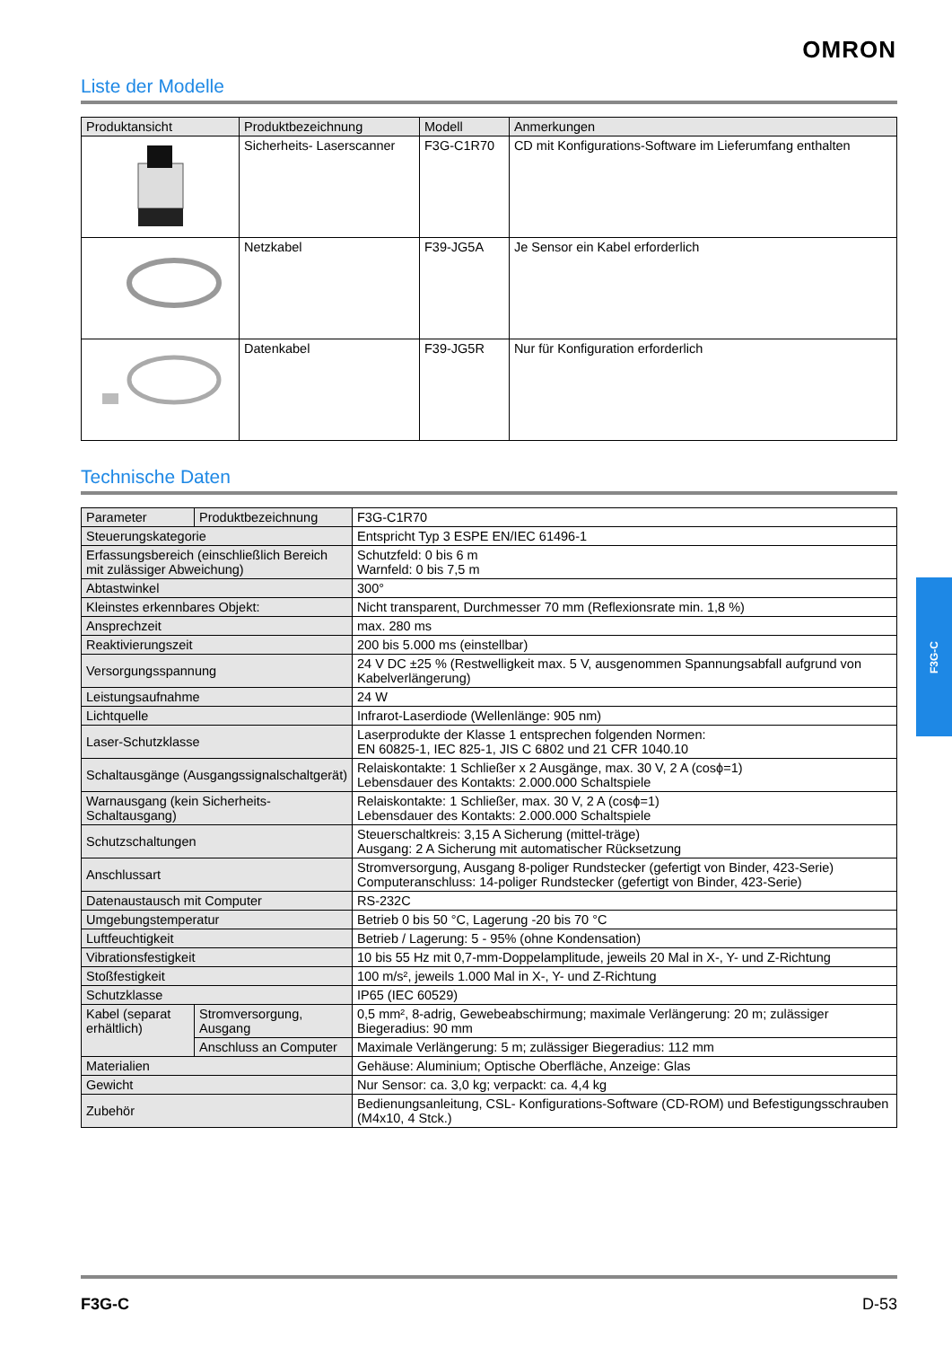OMRON
Liste der Modelle
| Produktansicht | Produktbezeichnung | Modell | Anmerkungen |
| --- | --- | --- | --- |
| | Sicherheits- Laserscanner | F3G-C1R70 | CD mit Konfigurations-Software im Lieferumfang enthalten |
| | Netzkabel | F39-JG5A | Je Sensor ein Kabel erforderlich |
| | Datenkabel | F39-JG5R | Nur für Konfiguration erforderlich |
Technische Daten
| Parameter | Produktbezeichnung | F3G-C1R70 |
| Steuerungskategorie | | Entspricht Typ 3 ESPE EN/IEC 61496-1 |
| Erfassungsbereich (einschließlich Bereich mit zulässiger Abweichung) | | Schutzfeld: 0 bis 6 m Warnfeld: 0 bis 7,5 m |
| Abtastwinkel | | 300° |
| Kleinstes erkennbares Objekt: | | Nicht transparent, Durchmesser 70 mm (Reflexionsrate min. 1,8 %) |
| Ansprechzeit | | max. 280 ms |
| Reaktivierungszeit | | 200 bis 5.000 ms (einstellbar) |
| Versorgungsspannung | | 24 V DC ±25 % (Restwelligkeit max. 5 V, ausgenommen Spannungsabfall aufgrund von Kabelverlängerung) |
| Leistungsaufnahme | | 24 W |
| Lichtquelle | | Infrarot-Laserdiode (Wellenlänge: 905 nm) |
| Laser-Schutzklasse | | Laserprodukte der Klasse 1 entsprechen folgenden Normen: EN 60825-1, IEC 825-1, JIS C 6802 und 21 CFR 1040.10 |
| Schaltausgänge (Ausgangssignalschaltgerät) | | Relaiskontakte: 1 Schließer x 2 Ausgänge, max. 30 V, 2 A (cosϕ=1) Lebensdauer des Kontakts: 2.000.000 Schaltspiele |
| Warnausgang (kein Sicherheits-Schaltausgang) | | Relaiskontakte: 1 Schließer, max. 30 V, 2 A (cosϕ=1) Lebensdauer des Kontakts: 2.000.000 Schaltspiele |
| Schutzschaltungen | | Steuerschaltkreis: 3,15 A Sicherung (mittel-träge) Ausgang: 2 A Sicherung mit automatischer Rücksetzung |
| Anschlussart | | Stromversorgung, Ausgang 8-poliger Rundstecker (gefertigt von Binder, 423-Serie) Computeranschluss: 14-poliger Rundstecker (gefertigt von Binder, 423-Serie) |
| Datenaustausch mit Computer | | RS-232C |
| Umgebungstemperatur | | Betrieb 0 bis 50 °C, Lagerung -20 bis 70 °C |
| Luftfeuchtigkeit | | Betrieb / Lagerung: 5 - 95% (ohne Kondensation) |
| Vibrationsfestigkeit | | 10 bis 55 Hz mit 0,7-mm-Doppelamplitude, jeweils 20 Mal in X-, Y- und Z-Richtung |
| Stoßfestigkeit | | 100 m/s², jeweils 1.000 Mal in X-, Y- und Z-Richtung |
| Schutzklasse | | IP65 (IEC 60529) |
| Kabel (separat erhältlich) | Stromversorgung, Ausgang | 0,5 mm², 8-adrig, Gewebeabschirmung; maximale Verlängerung: 20 m; zulässiger Biegeradius: 90 mm |
| | Anschluss an Computer | Maximale Verlängerung: 5 m; zulässiger Biegeradius: 112 mm |
| Materialien | | Gehäuse: Aluminium; Optische Oberfläche, Anzeige: Glas |
| Gewicht | | Nur Sensor: ca. 3,0 kg; verpackt: ca. 4,4 kg |
| Zubehör | | Bedienungsanleitung, CSL- Konfigurations-Software (CD-ROM) und Befestigungsschrauben (M4x10, 4 Stck.) |
F3G-C
F3G-C D-53